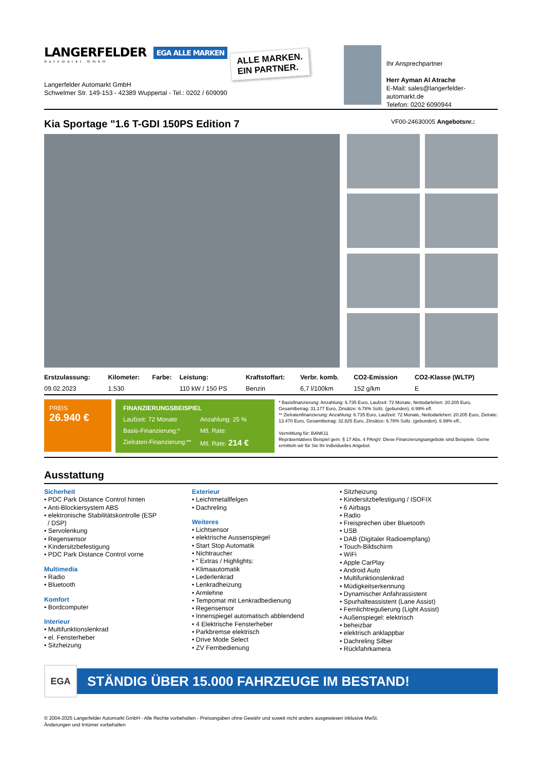LANGERFELDER EGA ALLE MARKEN
Automarkt GmbH
Langerfelder Automarkt GmbH
Schwelmer Str. 149-153 - 42389 Wuppertal - Tel.: 0202 / 609090
ALLE MARKEN.
EIN PARTNER.
Ihr Ansprechpartner
Herr Ayman Al Atrache
E-Mail: sales@langerfelder-automarkt.de
Telefon: 0202 6090944
Kia Sportage "1.6 T-GDI 150PS Edition 7 VF00-24630005 Angebotsnr.:
| Erstzulassung: | Kilometer: | Farbe: | Leistung: | Kraftstoffart: | Verbr. komb. | CO2-Emission | CO2-Klasse (WLTP) |
| --- | --- | --- | --- | --- | --- | --- | --- |
| 09.02.2023 | 1.530 | | 110 kW / 150 PS | Benzin | 6,7 l/100km | 152 g/km | E |
PREIS
26.940 €
FINANZIERUNGSBEISPIEL Laufzeit: 72 Monate Anzahlung: 25 % Basis-Finanzierung:* Mtl. Rate: Zielraten-Finanzierung:** Mtl. Rate: 214 €
* Basisfinanzierung: Anzahlung: 6.735 Euro, Laufzeit: 72 Monate, Nettodarlehen: 20.205 Euro, Gesamtbetrag: 31.177 Euro, Zinsätze: 6.78% Sollz. (gebunden), 6.99% eff.
** Zielratenfinanzierung: Anzahlung: 6.735 Euro, Laufzeit: 72 Monate, Nettodarlehen: 20.205 Euro, Zielrate: 13.470 Euro, Gesamtbetrag: 32.825 Euro, Zinsätze: 6.78% Sollz. (gebunden), 6.99% eff.,
Vermittlung für: BANK11
Repräsentatives Beispiel gem. § 17 Abs. 4 PAngV. Diese Finanzierungsangebote sind Beispiele. Gerne ermitteln wir für Sie Ihr individuelles Angebot.
Ausstattung
Sicherheit
• PDC Park Distance Control hinten
• Anti-Blockiersystem ABS
• elektronische Stabilitätskontrolle (ESP
/ DSP)
• Servolenkung
• Regensensor
• Kindersitzbefestigung
• PDC Park Distance Control vorne
Multimedia
• Radio
• Bluetooth
Komfort
• Bordcomputer
Interieur
• Multifunktionslenkrad
• el. Fensterheber
• Sitzheizung
Exterieur
• Leichtmetallfelgen
• Dachreling
Weiteres
• Lichtsensor
• elektrische Aussenspiegel
• Start Stop Automatik
• Nichtraucher
• " Extras / Highlights:
• Klimaautomatik
• Lederlenkrad
• Lenkradheizung
• Armlehne
• Tempomat mit Lenkradbedienung
• Regensensor
• Innenspiegel automatisch abblendend
• 4 Elektrische Fensterheber
• Parkbremse elektrisch
• Drive Mode Select
• ZV Fernbedienung
• Sitzheizung
• Kindersitzbefestigung / ISOFIX
• 6 Airbags
• Radio
• Freisprechen über Bluetooth
• USB
• DAB (Digitaler Radioempfang)
• Touch-Bildschirm
• WiFi
• Apple CarPlay
• Android Auto
• Multifunktionslenkrad
• Müdigkeitserkennung
• Dynamischer Anfahrassistent
• Spurhalteassistent (Lane Assist)
• Fernlichtregulierung (Light Assist)
• Außenspiegel: elektrisch
• beheizbar
• elektrisch anklappbar
• Dachreling Silber
• Rückfahrkamera
EGA STÄNDIG ÜBER 15.000 FAHRZEUGE IM BESTAND!
© 2004-2025 Langerfelder Automarkt GmbH - Alle Rechte vorbehalten - Preisangaben ohne Gewähr und soweit nicht anders ausgewiesen inklusive MwSt.
Änderungen und Irrtümer vorbehalten